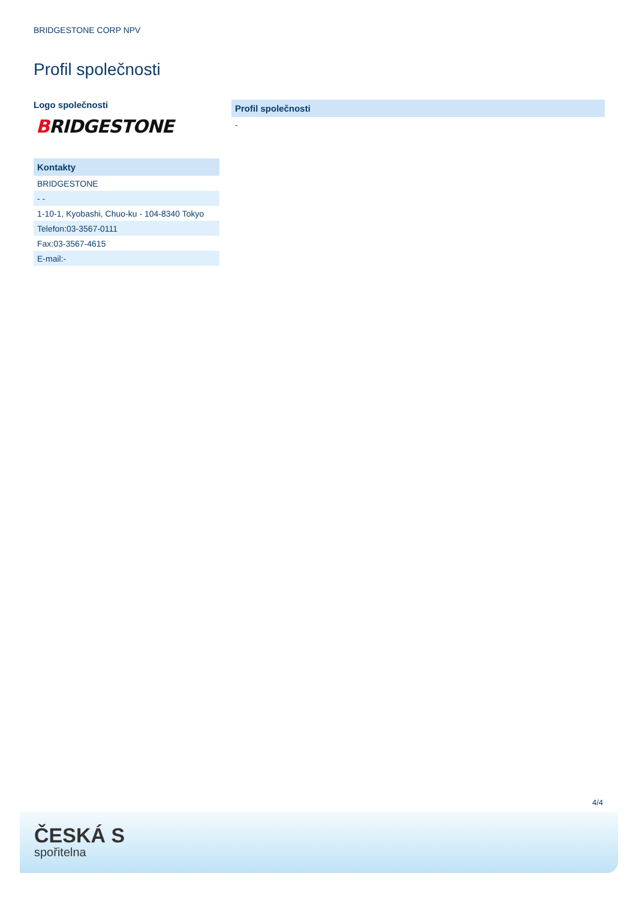BRIDGESTONE CORP NPV
Profil společnosti
Logo společnosti
BRIDGESTONE
| Kontakty |
| --- |
| BRIDGESTONE |
| - - |
| 1-10-1, Kyobashi, Chuo-ku - 104-8340 Tokyo |
| Telefon:03-3567-0111 |
| Fax:03-3567-4615 |
| E-mail:- |
| Profil společnosti |
| --- |
| - |
4/4
ČESKÁ S
spořitelna